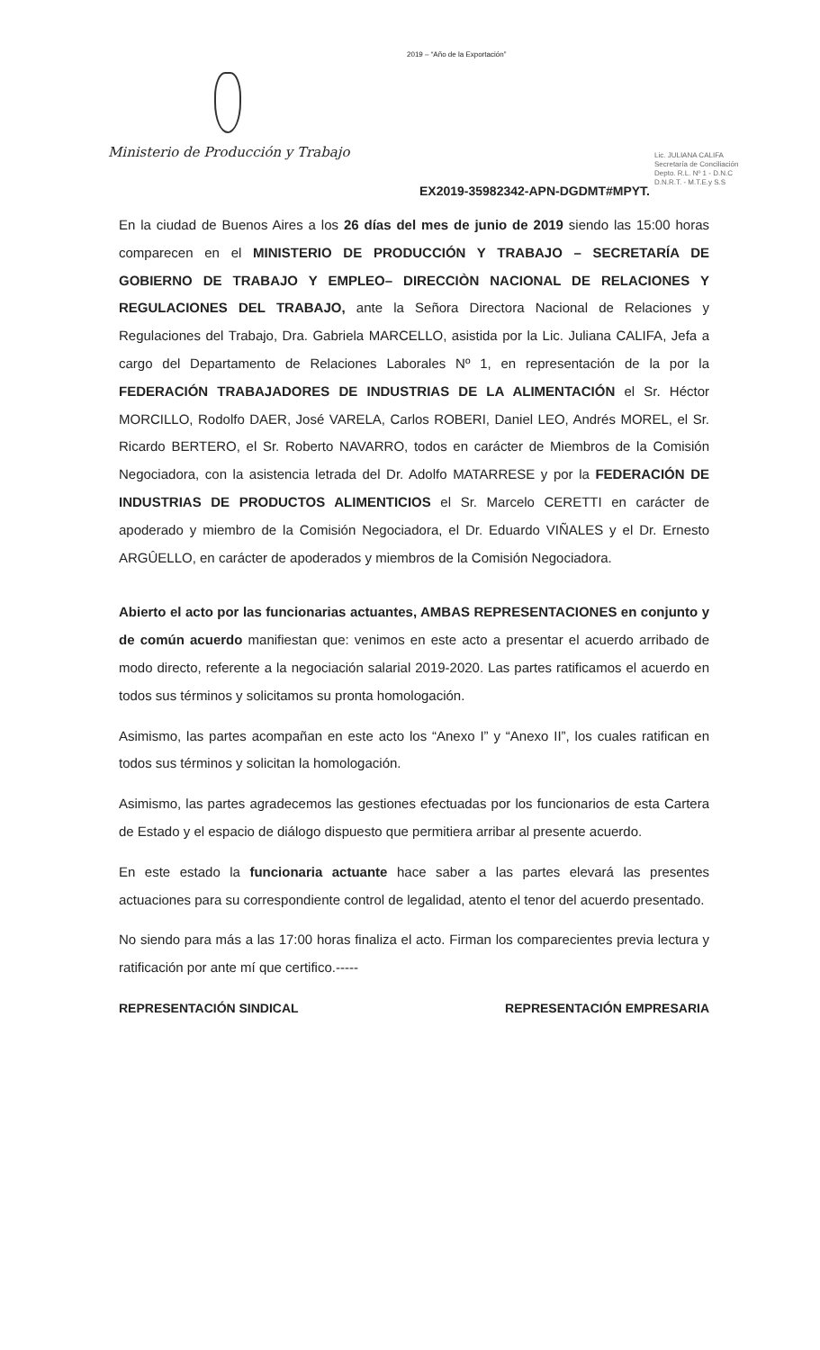2019 – “Año de la Exportación”
Ministerio de Producción y Trabajo
Lic. JULIANA CALIFA
Secretaría de Conciliación
Depto. R.L. Nº 1 - D.N.C
D.N.R.T. - M.T.E.y S.S
EX2019-35982342-APN-DGDMT#MPYT.
En la ciudad de Buenos Aires a los 26 días del mes de junio de 2019 siendo las 15:00 horas comparecen en el MINISTERIO DE PRODUCCIÓN Y TRABAJO – SECRETARÍA DE GOBIERNO DE TRABAJO Y EMPLEO– DIRECCIÒN NACIONAL DE RELACIONES Y REGULACIONES DEL TRABAJO, ante la Señora Directora Nacional de Relaciones y Regulaciones del Trabajo, Dra. Gabriela MARCELLO, asistida por la Lic. Juliana CALIFA, Jefa a cargo del Departamento de Relaciones Laborales Nº 1, en representación de la por la FEDERACIÓN TRABAJADORES DE INDUSTRIAS DE LA ALIMENTACIÓN el Sr. Héctor MORCILLO, Rodolfo DAER, José VARELA, Carlos ROBERI, Daniel LEO, Andrés MOREL, el Sr. Ricardo BERTERO, el Sr. Roberto NAVARRO, todos en carácter de Miembros de la Comisión Negociadora, con la asistencia letrada del Dr. Adolfo MATARRESE y por la FEDERACIÓN DE INDUSTRIAS DE PRODUCTOS ALIMENTICIOS el Sr. Marcelo CERETTI en carácter de apoderado y miembro de la Comisión Negociadora, el Dr. Eduardo VIÑALES y el Dr. Ernesto ARGÛELLO, en carácter de apoderados y miembros de la Comisión Negociadora.
Abierto el acto por las funcionarias actuantes, AMBAS REPRESENTACIONES en conjunto y de común acuerdo manifiestan que: venimos en este acto a presentar el acuerdo arribado de modo directo, referente a la negociación salarial 2019-2020. Las partes ratificamos el acuerdo en todos sus términos y solicitamos su pronta homologación.
Asimismo, las partes acompañan en este acto los “Anexo I” y “Anexo II”, los cuales ratifican en todos sus términos y solicitan la homologación.
Asimismo, las partes agradecemos las gestiones efectuadas por los funcionarios de esta Cartera de Estado y el espacio de diálogo dispuesto que permitiera arribar al presente acuerdo.
En este estado la funcionaria actuante hace saber a las partes elevará las presentes actuaciones para su correspondiente control de legalidad, atento el tenor del acuerdo presentado.
No siendo para más a las 17:00 horas finaliza el acto. Firman los comparecientes previa lectura y ratificación por ante mí que certifico.-----
REPRESENTACIÓN SINDICAL REPRESENTACIÓN EMPRESARIA